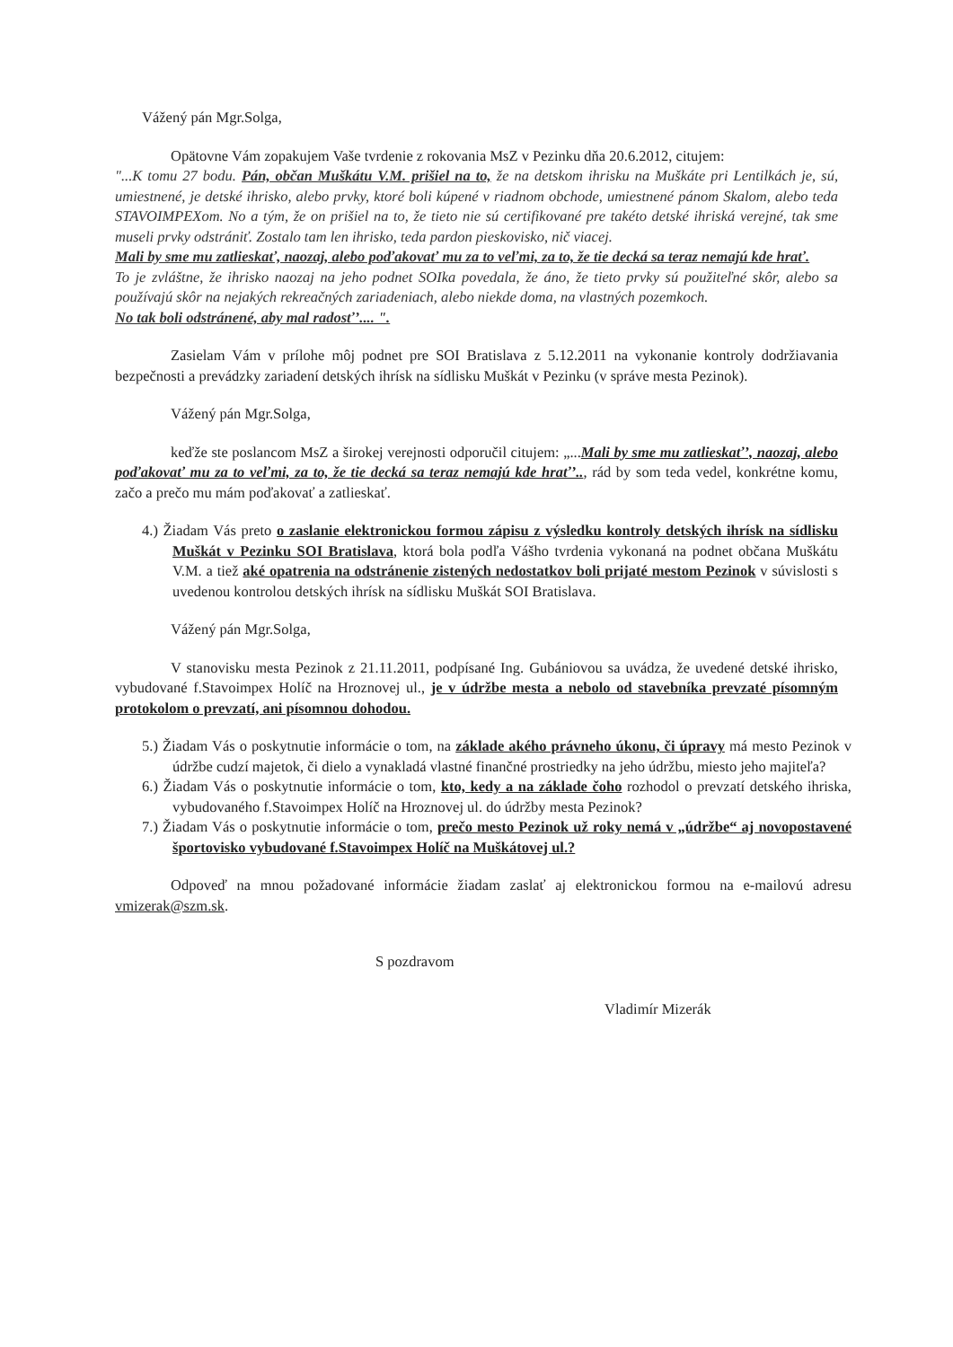Vážený pán Mgr.Solga,
Opätovne Vám zopakujem Vaše tvrdenie z rokovania MsZ v Pezinku dňa 20.6.2012, citujem:
"...K tomu 27 bodu. Pán, občan Muškátu V.M. prišiel na to, že na detskom ihrisku na Muškáte pri Lentilkách je, sú, umiestnené, je detské ihrisko, alebo prvky, ktoré boli kúpené v riadnom obchode, umiestnené pánom Skalom, alebo teda STAVOIMPEXom. No a tým, že on prišiel na to, že tieto nie sú certifikované pre takéto detské ihriská verejné, tak sme museli prvky odstrániť. Zostalo tam len ihrisko, teda pardon pieskovisko, nič viacej.
Mali by sme mu zatlieskať, naozaj, alebo poďakovať mu za to veľmi, za to, že tie decká sa teraz nemajú kde hrať.
To je zvláštne, že ihrisko naozaj na jeho podnet SOIka povedala, že áno, že tieto prvky sú použiteľné skôr, alebo sa používajú skôr na nejakých rekreačných zariadeniach, alebo niekde doma, na vlastných pozemkoch.
No tak boli odstránené, aby mal radosť’.... ".
Zasielam Vám v prílohe môj podnet pre SOI Bratislava z 5.12.2011 na vykonanie kontroly dodržiavania bezpečnosti a prevádzky zariadení detských ihrísk na sídlisku Muškát v Pezinku (v správe mesta Pezinok).
Vážený pán Mgr.Solga,
keďže ste poslancom MsZ a širokej verejnosti odporučil citujem: „...Mali by sme mu zatlieskať’, naozaj, alebo poďakovať mu za to veľmi, za to, že tie decká sa teraz nemajú kde hrať’.., rád by som teda vedel, konkrétne komu, začo a prečo mu mám poďakovať a zatlieskať.
4.) Žiadam Vás preto o zaslanie elektronickou formou zápisu z výsledku kontroly detských ihrísk na sídlisku Muškát v Pezinku SOI Bratislava, ktorá bola podľa Vášho tvrdenia vykonaná na podnet občana Muškátu V.M. a tiež aké opatrenia na odstránenie zistených nedostatkov boli prijaté mestom Pezinok v súvislosti s uvedenou kontrolou detských ihrísk na sídlisku Muškát SOI Bratislava.
Vážený pán Mgr.Solga,
V stanovisku mesta Pezinok z 21.11.2011, podpísané Ing. Gubániovou sa uvádza, že uvedené detské ihrisko, vybudované f.Stavoimpex Holíč na Hroznovej ul., je v údržbe mesta a nebolo od stavebníka prevzaté písomným protokolom o prevzatí, ani písomnou dohodou.
5.) Žiadam Vás o poskytnutie informácie o tom, na základe akého právneho úkonu, či úpravy má mesto Pezinok v údržbe cudzí majetok, či dielo a vynakladá vlastné finančné prostriedky na jeho údržbu, miesto jeho majiteľa?
6.) Žiadam Vás o poskytnutie informácie o tom, kto, kedy a na základe čoho rozhodol o prevzatí detského ihriska, vybudovaného f.Stavoimpex Holíč na Hroznovej ul. do údržby mesta Pezinok?
7.) Žiadam Vás o poskytnutie informácie o tom, prečo mesto Pezinok už roky nemá v „údržbe“ aj novopostavené športovisko vybudované f.Stavoimpex Holíč na Muškátovej ul.?
Odpoveď na mnou požadované informácie žiadam zaslať aj elektronickou formou na e-mailovú adresu vmizerak@szm.sk.
S pozdravom
Vladimír Mizerák